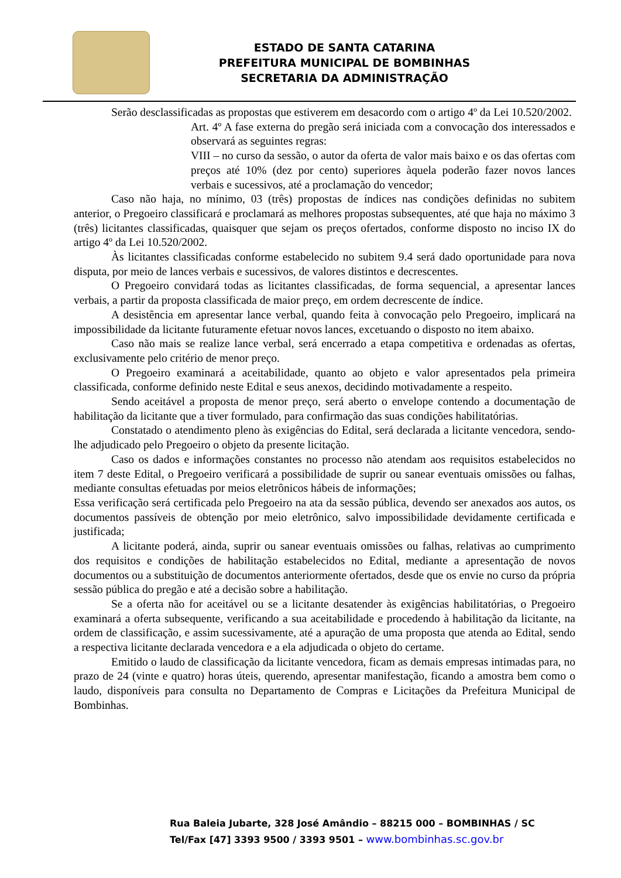ESTADO DE SANTA CATARINA
PREFEITURA MUNICIPAL DE BOMBINHAS
SECRETARIA DA ADMINISTRAÇÃO
Serão desclassificadas as propostas que estiverem em desacordo com o artigo 4º da Lei 10.520/2002.
Art. 4º A fase externa do pregão será iniciada com a convocação dos interessados e observará as seguintes regras:
VIII – no curso da sessão, o autor da oferta de valor mais baixo e os das ofertas com preços até 10% (dez por cento) superiores àquela poderão fazer novos lances verbais e sucessivos, até a proclamação do vencedor;
Caso não haja, no mínimo, 03 (três) propostas de índices nas condições definidas no subitem anterior, o Pregoeiro classificará e proclamará as melhores propostas subsequentes, até que haja no máximo 3 (três) licitantes classificadas, quaisquer que sejam os preços ofertados, conforme disposto no inciso IX do artigo 4º da Lei 10.520/2002.
Às licitantes classificadas conforme estabelecido no subitem 9.4 será dado oportunidade para nova disputa, por meio de lances verbais e sucessivos, de valores distintos e decrescentes.
O Pregoeiro convidará todas as licitantes classificadas, de forma sequencial, a apresentar lances verbais, a partir da proposta classificada de maior preço, em ordem decrescente de índice.
A desistência em apresentar lance verbal, quando feita à convocação pelo Pregoeiro, implicará na impossibilidade da licitante futuramente efetuar novos lances, excetuando o disposto no item abaixo.
Caso não mais se realize lance verbal, será encerrado a etapa competitiva e ordenadas as ofertas, exclusivamente pelo critério de menor preço.
O Pregoeiro examinará a aceitabilidade, quanto ao objeto e valor apresentados pela primeira classificada, conforme definido neste Edital e seus anexos, decidindo motivadamente a respeito.
Sendo aceitável a proposta de menor preço, será aberto o envelope contendo a documentação de habilitação da licitante que a tiver formulado, para confirmação das suas condições habilitatórias.
Constatado o atendimento pleno às exigências do Edital, será declarada a licitante vencedora, sendo-lhe adjudicado pelo Pregoeiro o objeto da presente licitação.
Caso os dados e informações constantes no processo não atendam aos requisitos estabelecidos no item 7 deste Edital, o Pregoeiro verificará a possibilidade de suprir ou sanear eventuais omissões ou falhas, mediante consultas efetuadas por meios eletrônicos hábeis de informações;
Essa verificação será certificada pelo Pregoeiro na ata da sessão pública, devendo ser anexados aos autos, os documentos passíveis de obtenção por meio eletrônico, salvo impossibilidade devidamente certificada e justificada;
A licitante poderá, ainda, suprir ou sanear eventuais omissões ou falhas, relativas ao cumprimento dos requisitos e condições de habilitação estabelecidos no Edital, mediante a apresentação de novos documentos ou a substituição de documentos anteriormente ofertados, desde que os envie no curso da própria sessão pública do pregão e até a decisão sobre a habilitação.
Se a oferta não for aceitável ou se a licitante desatender às exigências habilitatórias, o Pregoeiro examinará a oferta subsequente, verificando a sua aceitabilidade e procedendo à habilitação da licitante, na ordem de classificação, e assim sucessivamente, até a apuração de uma proposta que atenda ao Edital, sendo a respectiva licitante declarada vencedora e a ela adjudicada o objeto do certame.
Emitido o laudo de classificação da licitante vencedora, ficam as demais empresas intimadas para, no prazo de 24 (vinte e quatro) horas úteis, querendo, apresentar manifestação, ficando a amostra bem como o laudo, disponíveis para consulta no Departamento de Compras e Licitações da Prefeitura Municipal de Bombinhas.
Rua Baleia Jubarte, 328 José Amândio – 88215 000 – BOMBINHAS / SC
Tel/Fax [47] 3393 9500 / 3393 9501 – www.bombinhas.sc.gov.br